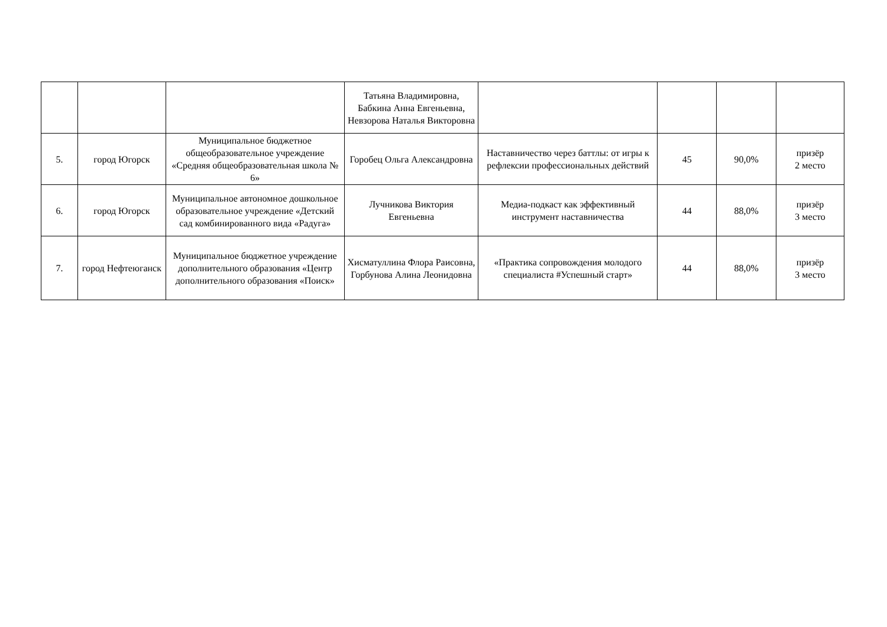| | | | Татьяна Владимировна, Бабкина Анна Евгеньевна, Невзорова Наталья Викторовна | | | | |
| 5. | город Югорск | Муниципальное бюджетное общеобразовательное учреждение «Средняя общеобразовательная школа № 6» | Горобец Ольга Александровна | Наставничество через баттлы: от игры к рефлексии профессиональных действий | 45 | 90,0% | призёр 2 место |
| 6. | город Югорск | Муниципальное автономное дошкольное образовательное учреждение «Детский сад комбинированного вида «Радуга» | Лучникова Виктория Евгеньевна | Медиа-подкаст как эффективный инструмент наставничества | 44 | 88,0% | призёр 3 место |
| 7. | город Нефтеюганск | Муниципальное бюджетное учреждение дополнительного образования «Центр дополнительного образования «Поиск» | Хисматуллина Флора Раисовна, Горбунова Алина Леонидовна | «Практика сопровождения молодого специалиста #Успешный старт» | 44 | 88,0% | призёр 3 место |